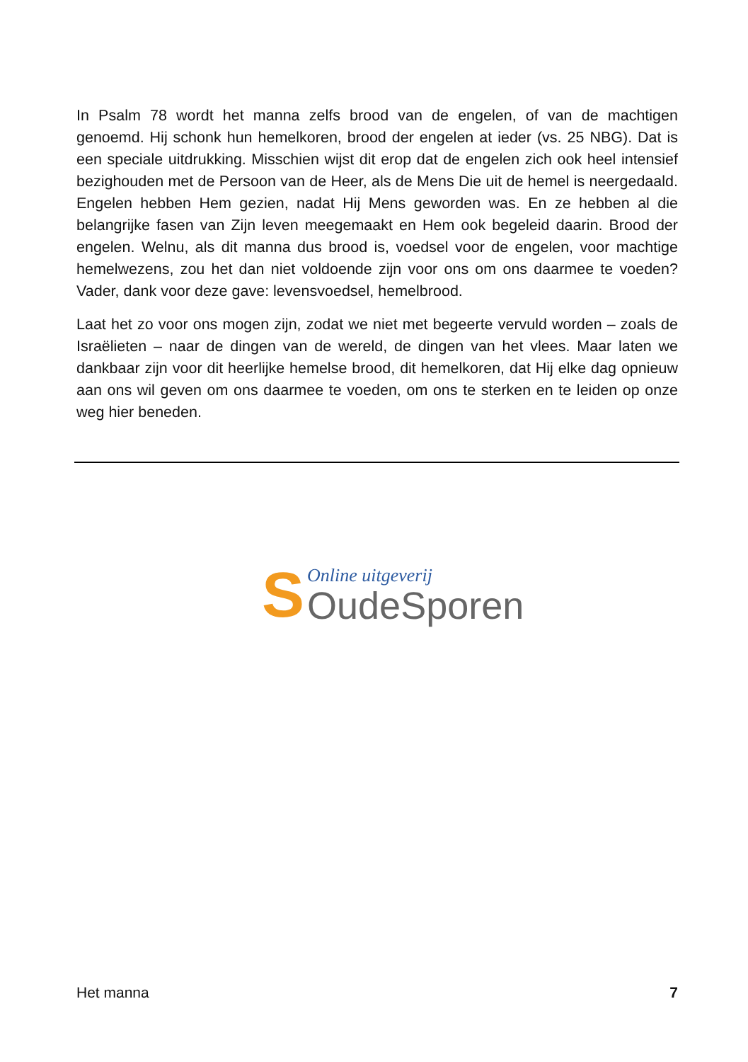In Psalm 78 wordt het manna zelfs brood van de engelen, of van de machtigen genoemd. Hij schonk hun hemelkoren, brood der engelen at ieder (vs. 25 NBG). Dat is een speciale uitdrukking. Misschien wijst dit erop dat de engelen zich ook heel intensief bezighouden met de Persoon van de Heer, als de Mens Die uit de hemel is neergedaald. Engelen hebben Hem gezien, nadat Hij Mens geworden was. En ze hebben al die belangrijke fasen van Zijn leven meegemaakt en Hem ook begeleid daarin. Brood der engelen. Welnu, als dit manna dus brood is, voedsel voor de engelen, voor machtige hemelwezens, zou het dan niet voldoende zijn voor ons om ons daarmee te voeden? Vader, dank voor deze gave: levensvoedsel, hemelbrood.
Laat het zo voor ons mogen zijn, zodat we niet met begeerte vervuld worden – zoals de Israëlieten – naar de dingen van de wereld, de dingen van het vlees. Maar laten we dankbaar zijn voor dit heerlijke hemelse brood, dit hemelkoren, dat Hij elke dag opnieuw aan ons wil geven om ons daarmee te voeden, om ons te sterken en te leiden op onze weg hier beneden.
S
Online uitgeverij
OudeSporen
Het manna 7